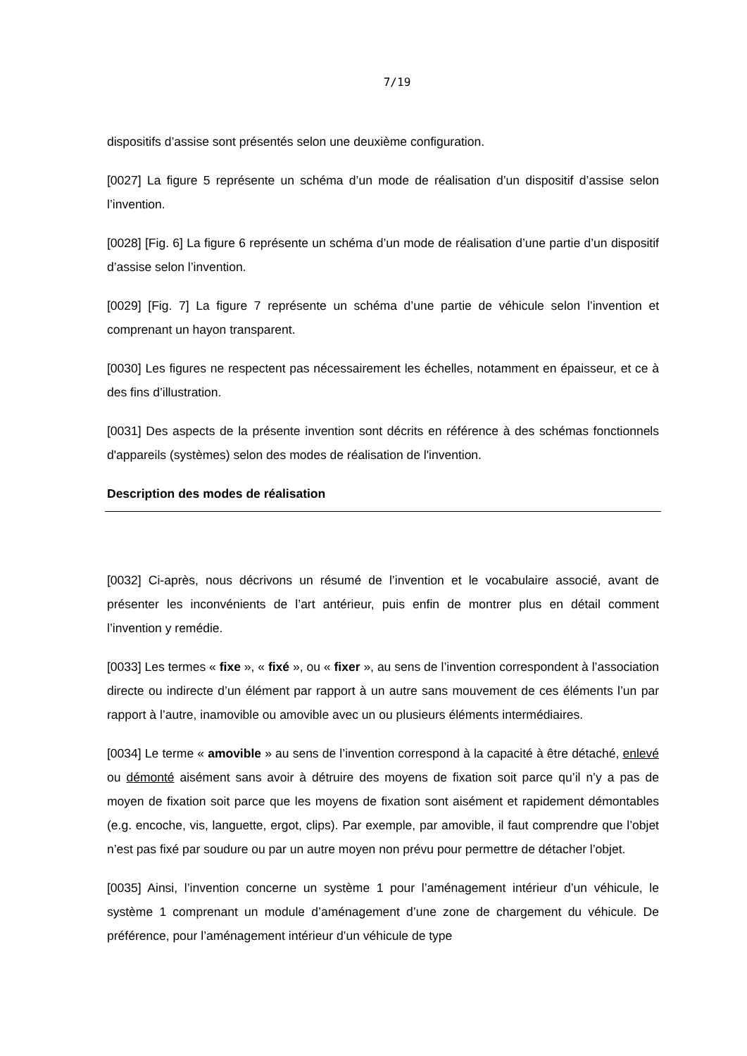7/19
dispositifs d’assise sont présentés selon une deuxième configuration.
[0027] La figure 5 représente un schéma d’un mode de réalisation d’un dispositif d’assise selon l’invention.
[0028] [Fig. 6] La figure 6 représente un schéma d’un mode de réalisation d’une partie d’un dispositif d’assise selon l’invention.
[0029] [Fig. 7] La figure 7 représente un schéma d’une partie de véhicule selon l’invention et comprenant un hayon transparent.
[0030] Les figures ne respectent pas nécessairement les échelles, notamment en épaisseur, et ce à des fins d’illustration.
[0031] Des aspects de la présente invention sont décrits en référence à des schémas fonctionnels d'appareils (systèmes) selon des modes de réalisation de l'invention.
Description des modes de réalisation
[0032] Ci-après, nous décrivons un résumé de l’invention et le vocabulaire associé, avant de présenter les inconvénients de l’art antérieur, puis enfin de montrer plus en détail comment l’invention y remédie.
[0033] Les termes « fixe », « fixé », ou « fixer », au sens de l’invention correspondent à l’association directe ou indirecte d’un élément par rapport à un autre sans mouvement de ces éléments l’un par rapport à l’autre, inamovible ou amovible avec un ou plusieurs éléments intermédiaires.
[0034] Le terme « amovible » au sens de l’invention correspond à la capacité à être détaché, enlevé ou démonté aisément sans avoir à détruire des moyens de fixation soit parce qu’il n’y a pas de moyen de fixation soit parce que les moyens de fixation sont aisément et rapidement démontables (e.g. encoche, vis, languette, ergot, clips). Par exemple, par amovible, il faut comprendre que l’objet n’est pas fixé par soudure ou par un autre moyen non prévu pour permettre de détacher l’objet.
[0035] Ainsi, l’invention concerne un système 1 pour l’aménagement intérieur d’un véhicule, le système 1 comprenant un module d’aménagement d’une zone de chargement du véhicule. De préférence, pour l’aménagement intérieur d’un véhicule de type